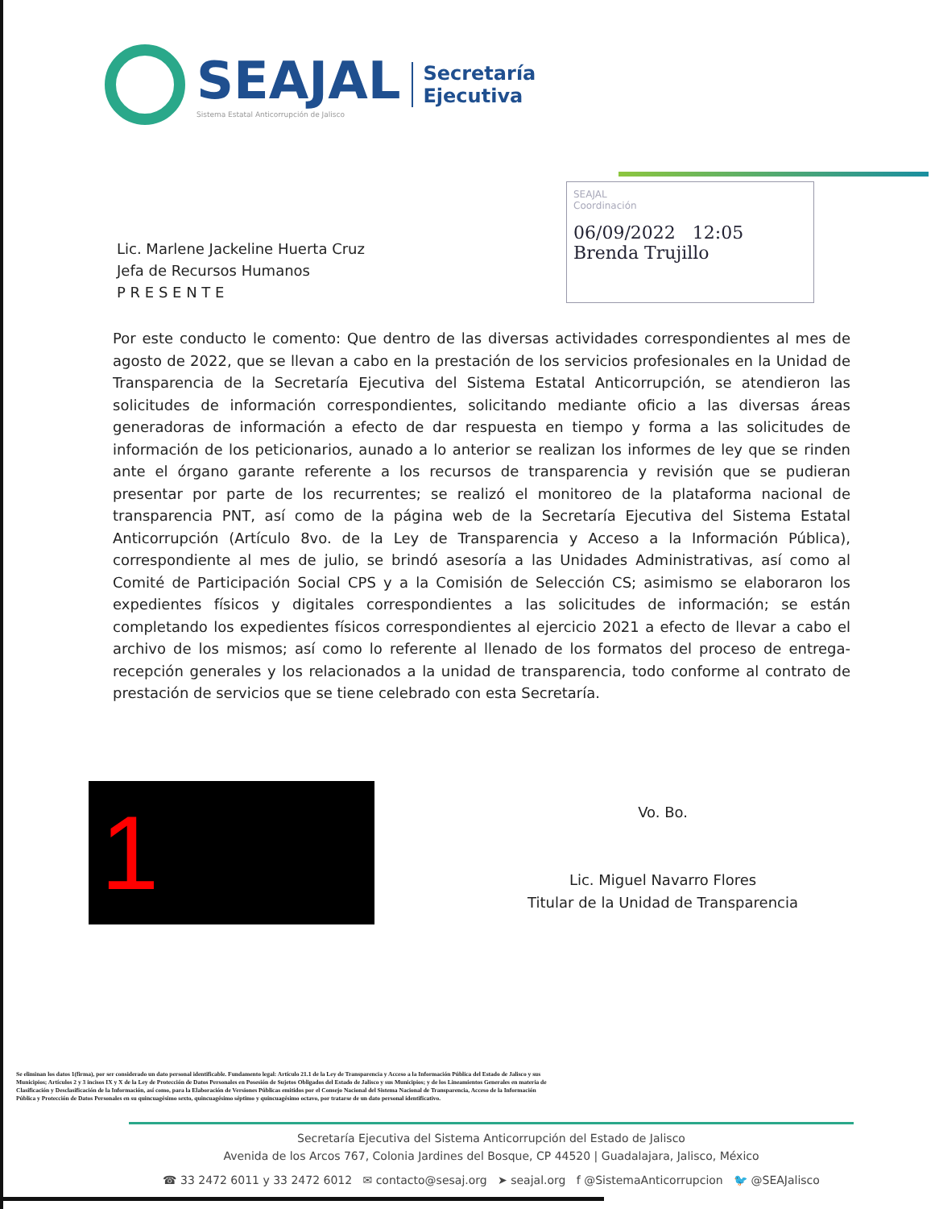SEAJAL
Sistema Estatal Anticorrupción de Jalisco
Secretaría
Ejecutiva
Lic. Marlene Jackeline Huerta Cruz
Jefa de Recursos Humanos
P R E S E N T E
SEAJAL
Coordinación
06/09/2022 12:05
Brenda Trujillo
Por este conducto le comento: Que dentro de las diversas actividades correspondientes al mes de agosto de 2022, que se llevan a cabo en la prestación de los servicios profesionales en la Unidad de Transparencia de la Secretaría Ejecutiva del Sistema Estatal Anticorrupción, se atendieron las solicitudes de información correspondientes, solicitando mediante oficio a las diversas áreas generadoras de información a efecto de dar respuesta en tiempo y forma a las solicitudes de información de los peticionarios, aunado a lo anterior se realizan los informes de ley que se rinden ante el órgano garante referente a los recursos de transparencia y revisión que se pudieran presentar por parte de los recurrentes; se realizó el monitoreo de la plataforma nacional de transparencia PNT, así como de la página web de la Secretaría Ejecutiva del Sistema Estatal Anticorrupción (Artículo 8vo. de la Ley de Transparencia y Acceso a la Información Pública), correspondiente al mes de julio, se brindó asesoría a las Unidades Administrativas, así como al Comité de Participación Social CPS y a la Comisión de Selección CS; asimismo se elaboraron los expedientes físicos y digitales correspondientes a las solicitudes de información; se están completando los expedientes físicos correspondientes al ejercicio 2021 a efecto de llevar a cabo el archivo de los mismos; así como lo referente al llenado de los formatos del proceso de entrega-recepción generales y los relacionados a la unidad de transparencia, todo conforme al contrato de prestación de servicios que se tiene celebrado con esta Secretaría.
1
Vo. Bo.
Lic. Miguel Navarro Flores
Titular de la Unidad de Transparencia
Se eliminan los datos 1(firma), por ser considerado un dato personal identificable. Fundamento legal: Artículo 21.1 de la Ley de Transparencia y Acceso a la Información Pública del Estado de Jalisco y sus Municipios; Artículos 2 y 3 incisos IX y X de la Ley de Protección de Datos Personales en Posesión de Sujetos Obligados del Estado de Jalisco y sus Municipios; y de los Lineamientos Generales en materia de Clasificación y Desclasificación de la Información, así como, para la Elaboración de Versiones Públicas emitidos por el Consejo Nacional del Sistema Nacional de Transparencia, Acceso de la Información Pública y Protección de Datos Personales en su quincuagésimo sexto, quincuagésimo séptimo y quincuagésimo octavo, por tratarse de un dato personal identificativo.
Secretaría Ejecutiva del Sistema Anticorrupción del Estado de Jalisco
Avenida de los Arcos 767, Colonia Jardines del Bosque, CP 44520 | Guadalajara, Jalisco, México
☎ 33 2472 6011 y 33 2472 6012 ✉ contacto@sesaj.org ➤ seajal.org f @SistemaAnticorrupcion 🐦 @SEAJalisco